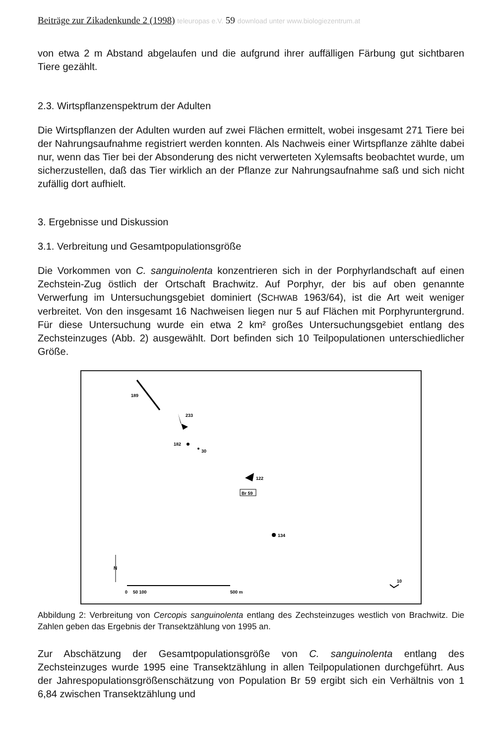Beiträge zur Zikadenkunde 2 (1998) teleuropas e.V. 59 download unter www.biologiezentrum.at
von etwa 2 m Abstand abgelaufen und die aufgrund ihrer auffälligen Färbung gut sichtbaren Tiere gezählt.
2.3. Wirtspflanzenspektrum der Adulten
Die Wirtspflanzen der Adulten wurden auf zwei Flächen ermittelt, wobei insgesamt 271 Tiere bei der Nahrungsaufnahme registriert werden konnten. Als Nachweis einer Wirtspflanze zählte dabei nur, wenn das Tier bei der Absonderung des nicht verwerteten Xylemsafts beobachtet wurde, um sicherzustellen, daß das Tier wirklich an der Pflanze zur Nahrungsaufnahme saß und sich nicht zufällig dort aufhielt.
3. Ergebnisse und Diskussion
3.1. Verbreitung und Gesamtpopulationsgröße
Die Vorkommen von C. sanguinolenta konzentrieren sich in der Porphyrlandschaft auf einen Zechstein-Zug östlich der Ortschaft Brachwitz. Auf Porphyr, der bis auf oben genannte Verwerfung im Untersuchungsgebiet dominiert (SCHWAB 1963/64), ist die Art weit weniger verbreitet. Von den insgesamt 16 Nachweisen liegen nur 5 auf Flächen mit Porphyruntergrund. Für diese Untersuchung wurde ein etwa 2 km² großes Untersuchungsgebiet entlang des Zechsteinzuges (Abb. 2) ausgewählt. Dort befinden sich 10 Teilpopulationen unterschiedlicher Größe.
189
233
182
30
122
Br 59
134
N
0
50 100
500 m
10
Abbildung 2: Verbreitung von Cercopis sanguinolenta entlang des Zechsteinzuges westlich von Brachwitz. Die Zahlen geben das Ergebnis der Transektzählung von 1995 an.
Zur Abschätzung der Gesamtpopulationsgröße von C. sanguinolenta entlang des Zechsteinzuges wurde 1995 eine Transektzählung in allen Teilpopulationen durchgeführt. Aus der Jahrespopulationsgrößenschätzung von Population Br 59 ergibt sich ein Verhältnis von 1 6,84 zwischen Transektzählung und